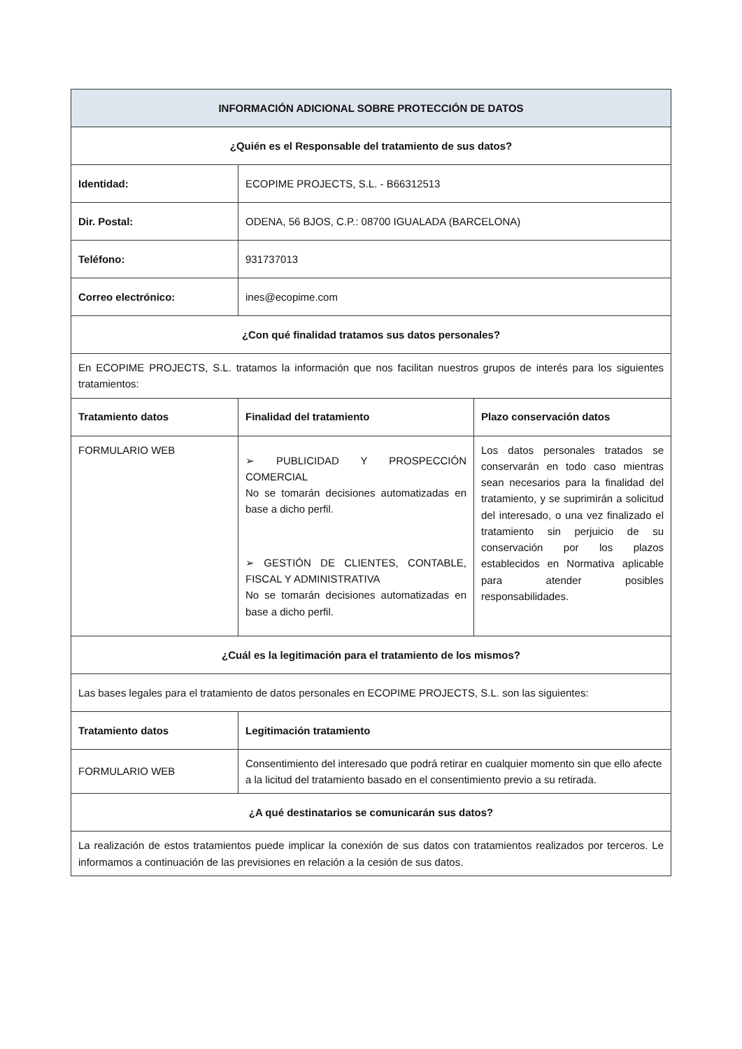| INFORMACIÓN ADICIONAL SOBRE PROTECCIÓN DE DATOS | | |
| --- | --- | --- |
| ¿Quién es el Responsable del tratamiento de sus datos? | | |
| Identidad: | ECOPIME PROJECTS, S.L. - B66312513 | |
| Dir. Postal: | ODENA, 56 BJOS, C.P.: 08700 IGUALADA (BARCELONA) | |
| Teléfono: | 931737013 | |
| Correo electrónico: | ines@ecopime.com | |
| ¿Con qué finalidad tratamos sus datos personales? | | |
| En ECOPIME PROJECTS, S.L. tratamos la información que nos facilitan nuestros grupos de interés para los siguientes tratamientos: | | |
| Tratamiento datos | Finalidad del tratamiento | Plazo conservación datos |
| FORMULARIO WEB | ➢ PUBLICIDAD Y PROSPECCIÓN COMERCIAL No se tomarán decisiones automatizadas en base a dicho perfil. ➢ GESTIÓN DE CLIENTES, CONTABLE, FISCAL Y ADMINISTRATIVA No se tomarán decisiones automatizadas en base a dicho perfil. | Los datos personales tratados se conservarán en todo caso mientras sean necesarios para la finalidad del tratamiento, y se suprimirán a solicitud del interesado, o una vez finalizado el tratamiento sin perjuicio de su conservación por los plazos establecidos en Normativa aplicable para atender posibles responsabilidades. |
| ¿Cuál es la legitimación para el tratamiento de los mismos? | | |
| Las bases legales para el tratamiento de datos personales en ECOPIME PROJECTS, S.L. son las siguientes: | | |
| Tratamiento datos | Legitimación tratamiento | |
| FORMULARIO WEB | Consentimiento del interesado que podrá retirar en cualquier momento sin que ello afecte a la licitud del tratamiento basado en el consentimiento previo a su retirada. | |
| ¿A qué destinatarios se comunicarán sus datos? | | |
| La realización de estos tratamientos puede implicar la conexión de sus datos con tratamientos realizados por terceros. Le informamos a continuación de las previsiones en relación a la cesión de sus datos. | | |